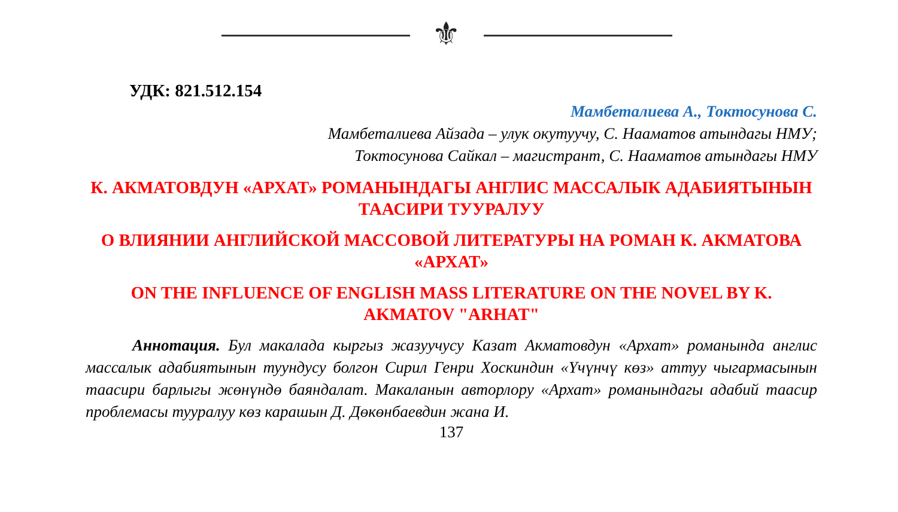⚜
УДК: 821.512.154
Мамбеталиева А., Токтосунова С.
Мамбеталиева Айзада – улук окутуучу, С. Нааматов атындагы НМУ;
Токтосунова Сайкал – магистрант, С. Нааматов атындагы НМУ
К. АКМАТОВДУН «АРХАТ» РОМАНЫНДАГЫ АНГЛИС МАССАЛЫК АДАБИЯТЫНЫН ТААСИРИ ТУУРАЛУУ
О ВЛИЯНИИ АНГЛИЙСКОЙ МАССОВОЙ ЛИТЕРАТУРЫ НА РОМАН К. АКМАТОВА «АРХАТ»
ON THE INFLUENCE OF ENGLISH MASS LITERATURE ON THE NOVEL BY K. AKMATOV "ARHAT"
Аннотация. Бул макалада кыргыз жазуучусу Казат Акматовдун «Архат» романында англис массалык адабиятынын туундусу болгон Сирил Генри Хоскиндин «Үчүнчү көз» аттуу чыгармасынын таасири барлыгы жөнүндө баяндалат. Макаланын авторлору «Архат» романындагы адабий таасир проблемасы тууралуу көз карашын Д. Дөкөнбаевдин жана И.
137